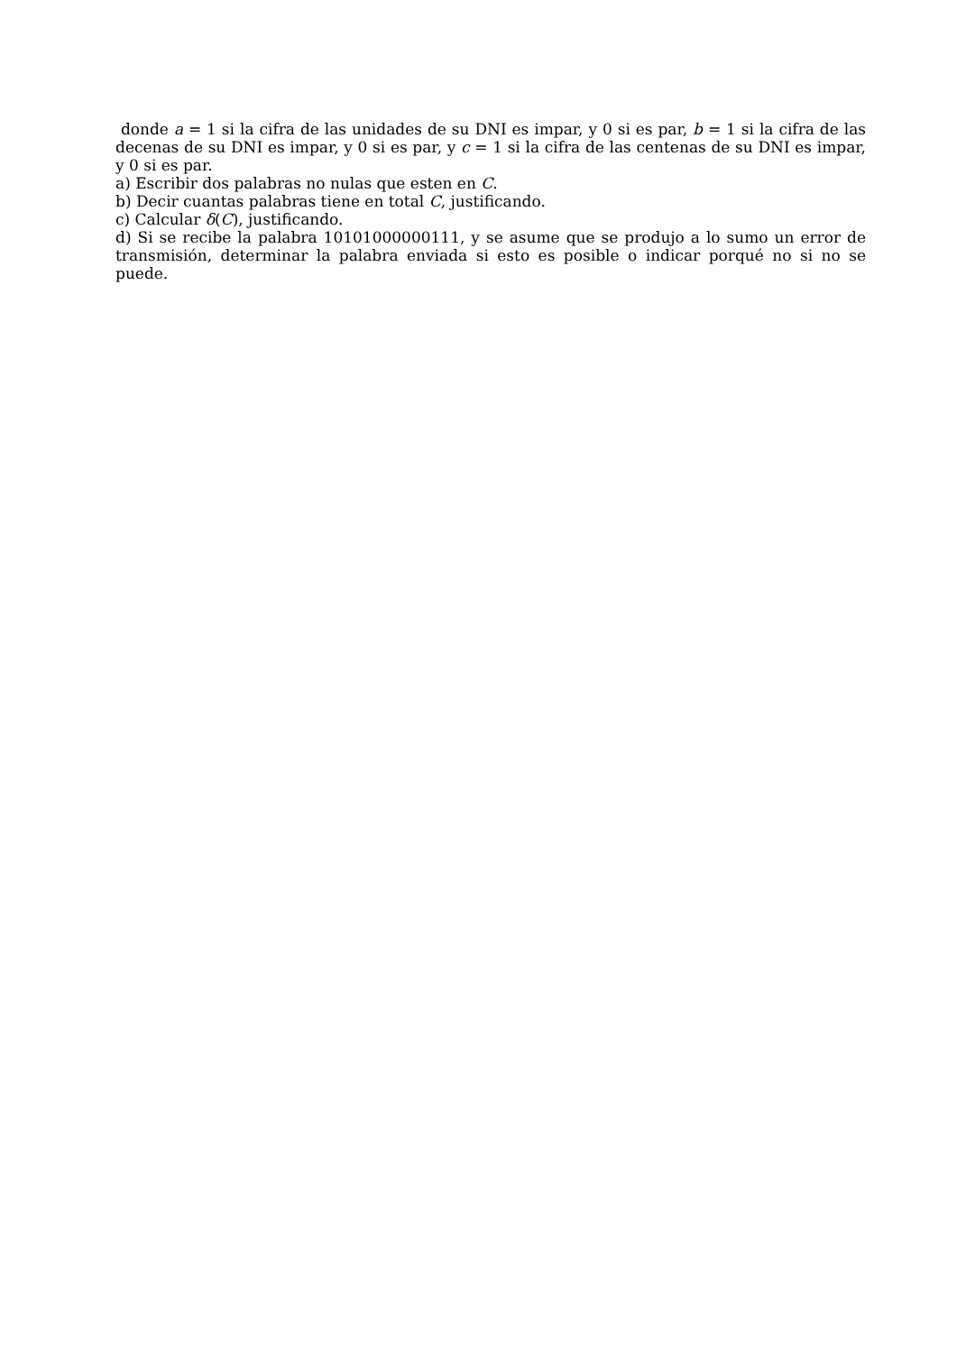donde a = 1 si la cifra de las unidades de su DNI es impar, y 0 si es par, b = 1 si la cifra de las decenas de su DNI es impar, y 0 si es par, y c = 1 si la cifra de las centenas de su DNI es impar, y 0 si es par.
a) Escribir dos palabras no nulas que esten en C.
b) Decir cuantas palabras tiene en total C, justificando.
c) Calcular δ(C), justificando.
d) Si se recibe la palabra 10101000000111, y se asume que se produjo a lo sumo un error de transmisión, determinar la palabra enviada si esto es posible o indicar porqué no si no se puede.